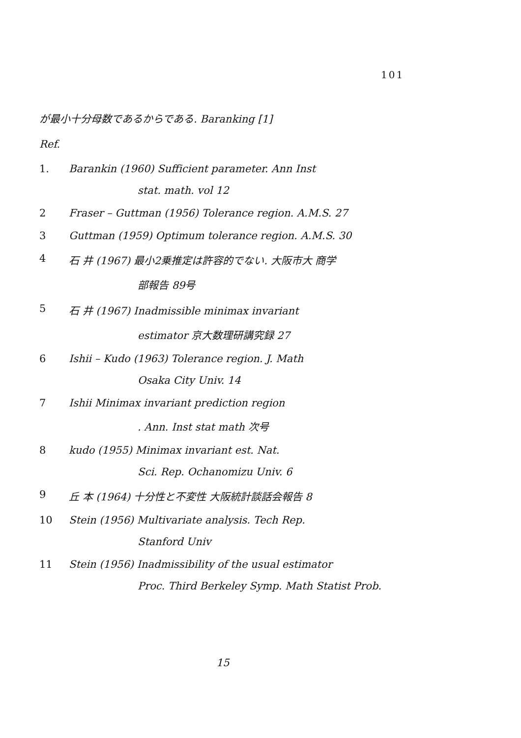101
が最小十分母数であるからである. Baranking [1]
Ref.
1. Barankin (1960) Sufficient parameter. Ann Inst
stat. math. vol 12
2 Fraser – Guttman (1956) Tolerance region. A.M.S. 27
3 Guttman (1959) Optimum tolerance region. A.M.S. 30
4 石 井 (1967) 最小2乗推定は許容的でない. 大阪市大 商学
部報告 89号
5 石 井 (1967) Inadmissible minimax invariant
estimator 京大数理研講究録 27
6 Ishii – Kudo (1963) Tolerance region. J. Math
Osaka City Univ. 14
7 Ishii Minimax invariant prediction region
. Ann. Inst stat math 次号
8 kudo (1955) Minimax invariant est. Nat.
Sci. Rep. Ochanomizu Univ. 6
9 丘 本 (1964) 十分性と不変性 大阪統計談話会報告 8
10 Stein (1956) Multivariate analysis. Tech Rep.
Stanford Univ
11 Stein (1956) Inadmissibility of the usual estimator
Proc. Third Berkeley Symp. Math Statist Prob.
15